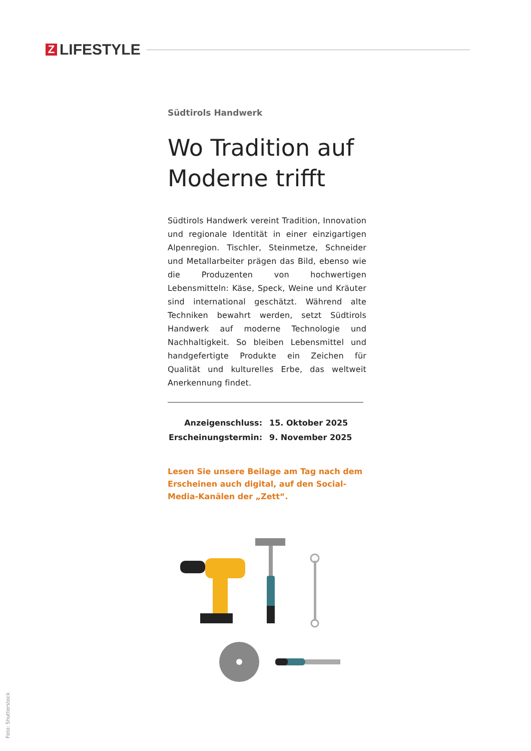Z LIFESTYLE
Südtirols Handwerk
Wo Tradition auf Moderne trifft
Südtirols Handwerk vereint Tradition, Innovation und regionale Identität in einer einzigartigen Alpen­region. Tischler, Steinmetze, Schneider und Metallar­beiter prägen das Bild, ebenso wie die Produzenten von hochwertigen Lebensmitteln: Käse, Speck, Wei­ne und Kräuter sind international geschätzt. Wäh­rend alte Techniken bewahrt werden, setzt Südtirols Handwerk auf moderne Technologie und Nachhal­tigkeit. So bleiben Lebensmittel und handgefertigte Produkte ein Zeichen für Qualität und kulturelles Erbe, das weltweit Anerkennung findet.
| Anzeigenschluss: | 15. Oktober 2025 |
| Erscheinungstermin: | 9. November 2025 |
Lesen Sie unsere Beilage am Tag nach dem Erscheinen auch digital, auf den Social-Media-Kanälen der „Zett“.
Foto: Shutterstock